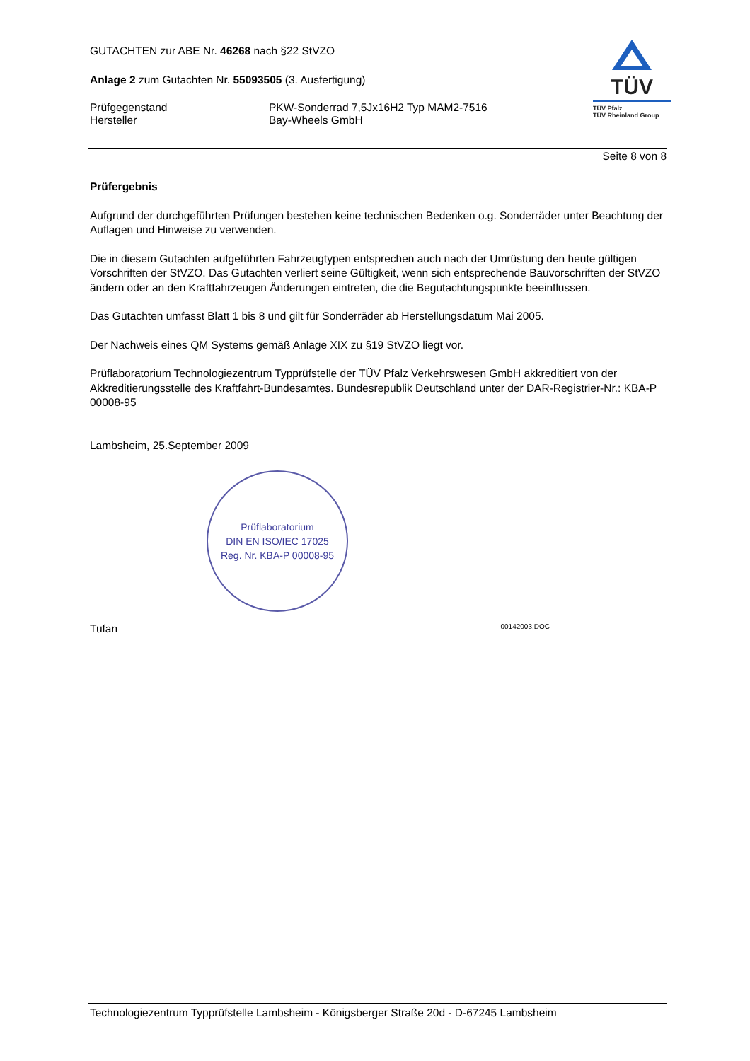GUTACHTEN zur ABE Nr. 46268 nach §22 StVZO
Anlage 2 zum Gutachten Nr. 55093505 (3. Ausfertigung)
Prüfgegenstand
Hersteller
PKW-Sonderrad 7,5Jx16H2 Typ MAM2-7516
Bay-Wheels GmbH
TÜV
TÜV Pfalz
TÜV Rheinland Group
Seite 8 von 8
Prüfergebnis
Aufgrund der durchgeführten Prüfungen bestehen keine technischen Bedenken o.g. Sonderräder unter Beachtung der Auflagen und Hinweise zu verwenden.
Die in diesem Gutachten aufgeführten Fahrzeugtypen entsprechen auch nach der Umrüstung den heute gültigen Vorschriften der StVZO. Das Gutachten verliert seine Gültigkeit, wenn sich entsprechende Bauvorschriften der StVZO ändern oder an den Kraftfahrzeugen Änderungen eintreten, die die Begutachtungspunkte beeinflussen.
Das Gutachten umfasst Blatt 1 bis 8 und gilt für Sonderräder ab Herstellungsdatum Mai 2005.
Der Nachweis eines QM Systems gemäß Anlage XIX zu §19 StVZO liegt vor.
Prüflaboratorium Technologiezentrum Typprüfstelle der TÜV Pfalz Verkehrswesen GmbH akkreditiert von der Akkreditierungsstelle des Kraftfahrt-Bundesamtes. Bundesrepublik Deutschland unter der DAR-Registrier-Nr.: KBA-P 00008-95
Lambsheim, 25.September 2009
Prüflaboratorium
DIN EN ISO/IEC 17025
Reg. Nr. KBA-P 00008-95
Tufan 00142003.DOC
Technologiezentrum Typprüfstelle Lambsheim - Königsberger Straße 20d - D-67245 Lambsheim